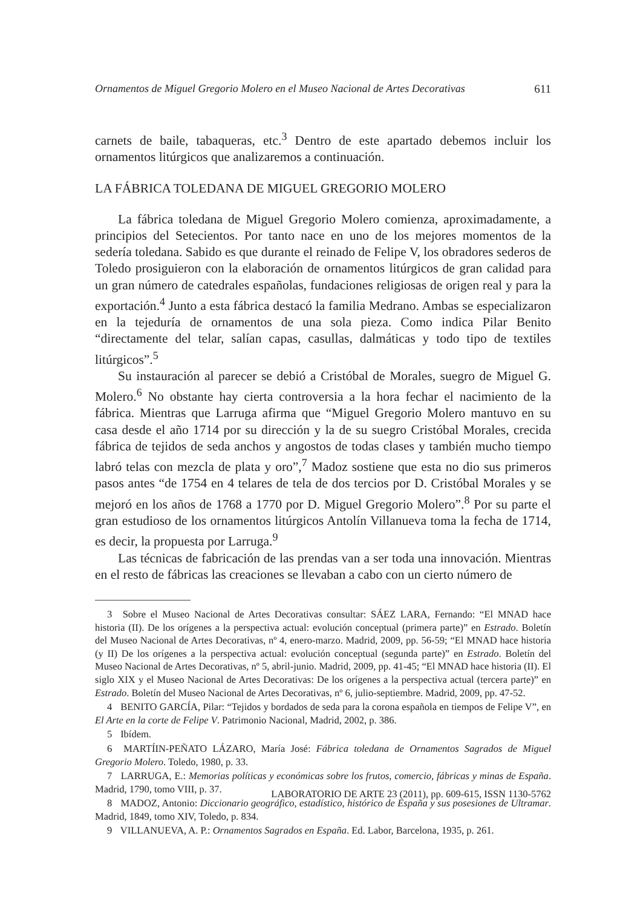Ornamentos de Miguel Gregorio Molero en el Museo Nacional de Artes Decorativas 611
carnets de baile, tabaqueras, etc.<sup>3</sup> Dentro de este apartado debemos incluir los ornamentos litúrgicos que analizaremos a continuación.
LA FÁBRICA TOLEDANA DE MIGUEL GREGORIO MOLERO
La fábrica toledana de Miguel Gregorio Molero comienza, aproximadamente, a principios del Setecientos. Por tanto nace en uno de los mejores momentos de la sedería toledana. Sabido es que durante el reinado de Felipe V, los obradores sederos de Toledo prosiguieron con la elaboración de ornamentos litúrgicos de gran calidad para un gran número de catedrales españolas, fundaciones religiosas de origen real y para la exportación.<sup>4</sup> Junto a esta fábrica destacó la familia Medrano. Ambas se especializaron en la tejeduría de ornamentos de una sola pieza. Como indica Pilar Benito “directamente del telar, salían capas, casullas, dalmáticas y todo tipo de textiles litúrgicos”.<sup>5</sup>
Su instauración al parecer se debió a Cristóbal de Morales, suegro de Miguel G. Molero.<sup>6</sup> No obstante hay cierta controversia a la hora fechar el nacimiento de la fábrica. Mientras que Larruga afirma que “Miguel Gregorio Molero mantuvo en su casa desde el año 1714 por su dirección y la de su suegro Cristóbal Morales, crecida fábrica de tejidos de seda anchos y angostos de todas clases y también mucho tiempo labró telas con mezcla de plata y oro”,<sup>7</sup> Madoz sostiene que esta no dio sus primeros pasos antes “de 1754 en 4 telares de tela de dos tercios por D. Cristóbal Morales y se mejoró en los años de 1768 a 1770 por D. Miguel Gregorio Molero”.<sup>8</sup> Por su parte el gran estudioso de los ornamentos litúrgicos Antolín Villanueva toma la fecha de 1714, es decir, la propuesta por Larruga.<sup>9</sup>
Las técnicas de fabricación de las prendas van a ser toda una innovación. Mientras en el resto de fábricas las creaciones se llevaban a cabo con un cierto número de
3 Sobre el Museo Nacional de Artes Decorativas consultar: SÁEZ LARA, Fernando: “El MNAD hace historia (II). De los orígenes a la perspectiva actual: evolución conceptual (primera parte)” en Estrado. Boletín del Museo Nacional de Artes Decorativas, nº 4, enero-marzo. Madrid, 2009, pp. 56-59; “El MNAD hace historia (y II) De los orígenes a la perspectiva actual: evolución conceptual (segunda parte)” en Estrado. Boletín del Museo Nacional de Artes Decorativas, nº 5, abril-junio. Madrid, 2009, pp. 41-45; “El MNAD hace historia (II). El siglo XIX y el Museo Nacional de Artes Decorativas: De los orígenes a la perspectiva actual (tercera parte)” en Estrado. Boletín del Museo Nacional de Artes Decorativas, nº 6, julio-septiembre. Madrid, 2009, pp. 47-52.
4 BENITO GARCÍA, Pilar: “Tejidos y bordados de seda para la corona española en tiempos de Felipe V”, en El Arte en la corte de Felipe V. Patrimonio Nacional, Madrid, 2002, p. 386.
5 Ibídem.
6 MARTÍIN-PEÑATO LÁZARO, María José: Fábrica toledana de Ornamentos Sagrados de Miguel Gregorio Molero. Toledo, 1980, p. 33.
7 LARRUGA, E.: Memorias políticas y económicas sobre los frutos, comercio, fábricas y minas de España. Madrid, 1790, tomo VIII, p. 37.
8 MADOZ, Antonio: Diccionario geográfico, estadístico, histórico de España y sus posesiones de Ultramar. Madrid, 1849, tomo XIV, Toledo, p. 834.
9 VILLANUEVA, A. P.: Ornamentos Sagrados en España. Ed. Labor, Barcelona, 1935, p. 261.
LABORATORIO DE ARTE 23 (2011), pp. 609-615, ISSN 1130-5762